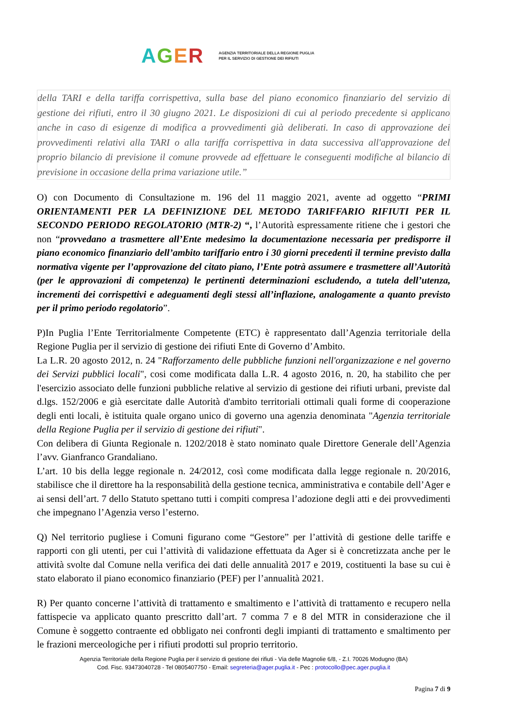AGER AGENZIA TERRITORIALE DELLA REGIONE PUGLIA
PER IL SERVIZIO DI GESTIONE DEI RIFIUTI
della TARI e della tariffa corrispettiva, sulla base del piano economico finanziario del servizio di gestione dei rifiuti, entro il 30 giugno 2021. Le disposizioni di cui al periodo precedente si applicano anche in caso di esigenze di modifica a provvedimenti già deliberati. In caso di approvazione dei provvedimenti relativi alla TARI o alla tariffa corrispettiva in data successiva all'approvazione del proprio bilancio di previsione il comune provvede ad effettuare le conseguenti modifiche al bilancio di previsione in occasione della prima variazione utile.”
O) con Documento di Consultazione m. 196 del 11 maggio 2021, avente ad oggetto “PRIMI ORIENTAMENTI PER LA DEFINIZIONE DEL METODO TARIFFARIO RIFIUTI PER IL SECONDO PERIODO REGOLATORIO (MTR-2) “, l’Autorità espressamente ritiene che i gestori che non “provvedano a trasmettere all’Ente medesimo la documentazione necessaria per predisporre il piano economico finanziario dell’ambito tariffario entro i 30 giorni precedenti il termine previsto dalla normativa vigente per l’approvazione del citato piano, l’Ente potrà assumere e trasmettere all’Autorità (per le approvazioni di competenza) le pertinenti determinazioni escludendo, a tutela dell’utenza, incrementi dei corrispettivi e adeguamenti degli stessi all’inflazione, analogamente a quanto previsto per il primo periodo regolatorio”.
P)In Puglia l’Ente Territorialmente Competente (ETC) è rappresentato dall’Agenzia territoriale della Regione Puglia per il servizio di gestione dei rifiuti Ente di Governo d’Ambito.
La L.R. 20 agosto 2012, n. 24 "Rafforzamento delle pubbliche funzioni nell'organizzazione e nel governo dei Servizi pubblici locali", cosi come modificata dalla L.R. 4 agosto 2016, n. 20, ha stabilito che per l'esercizio associato delle funzioni pubbliche relative al servizio di gestione dei rifiuti urbani, previste dal d.lgs. 152/2006 e già esercitate dalle Autorità d'ambito territoriali ottimali quali forme di cooperazione degli enti locali, è istituita quale organo unico di governo una agenzia denominata "Agenzia territoriale della Regione Puglia per il servizio di gestione dei rifiuti".
Con delibera di Giunta Regionale n. 1202/2018 è stato nominato quale Direttore Generale dell’Agenzia l’avv. Gianfranco Grandaliano.
L’art. 10 bis della legge regionale n. 24/2012, così come modificata dalla legge regionale n. 20/2016, stabilisce che il direttore ha la responsabilità della gestione tecnica, amministrativa e contabile dell’Ager e ai sensi dell’art. 7 dello Statuto spettano tutti i compiti compresa l’adozione degli atti e dei provvedimenti che impegnano l’Agenzia verso l’esterno.
Q) Nel territorio pugliese i Comuni figurano come “Gestore” per l’attività di gestione delle tariffe e rapporti con gli utenti, per cui l’attività di validazione effettuata da Ager si è concretizzata anche per le attività svolte dal Comune nella verifica dei dati delle annualità 2017 e 2019, costituenti la base su cui è stato elaborato il piano economico finanziario (PEF) per l’annualità 2021.
R) Per quanto concerne l’attività di trattamento e smaltimento e l’attività di trattamento e recupero nella fattispecie va applicato quanto prescritto dall’art. 7 comma 7 e 8 del MTR in considerazione che il Comune è soggetto contraente ed obbligato nei confronti degli impianti di trattamento e smaltimento per le frazioni merceologiche per i rifiuti prodotti sul proprio territorio.
Agenzia Territoriale della Regione Puglia per il servizio di gestione dei rifiuti - Via delle Magnolie 6/8, - Z.I. 70026 Modugno (BA)
Cod. Fisc. 93473040728 - Tel 0805407750 - Email: segreteria@ager.puglia.it - Pec : protocollo@pec.ager.puglia.it
Pagina 7 di 9